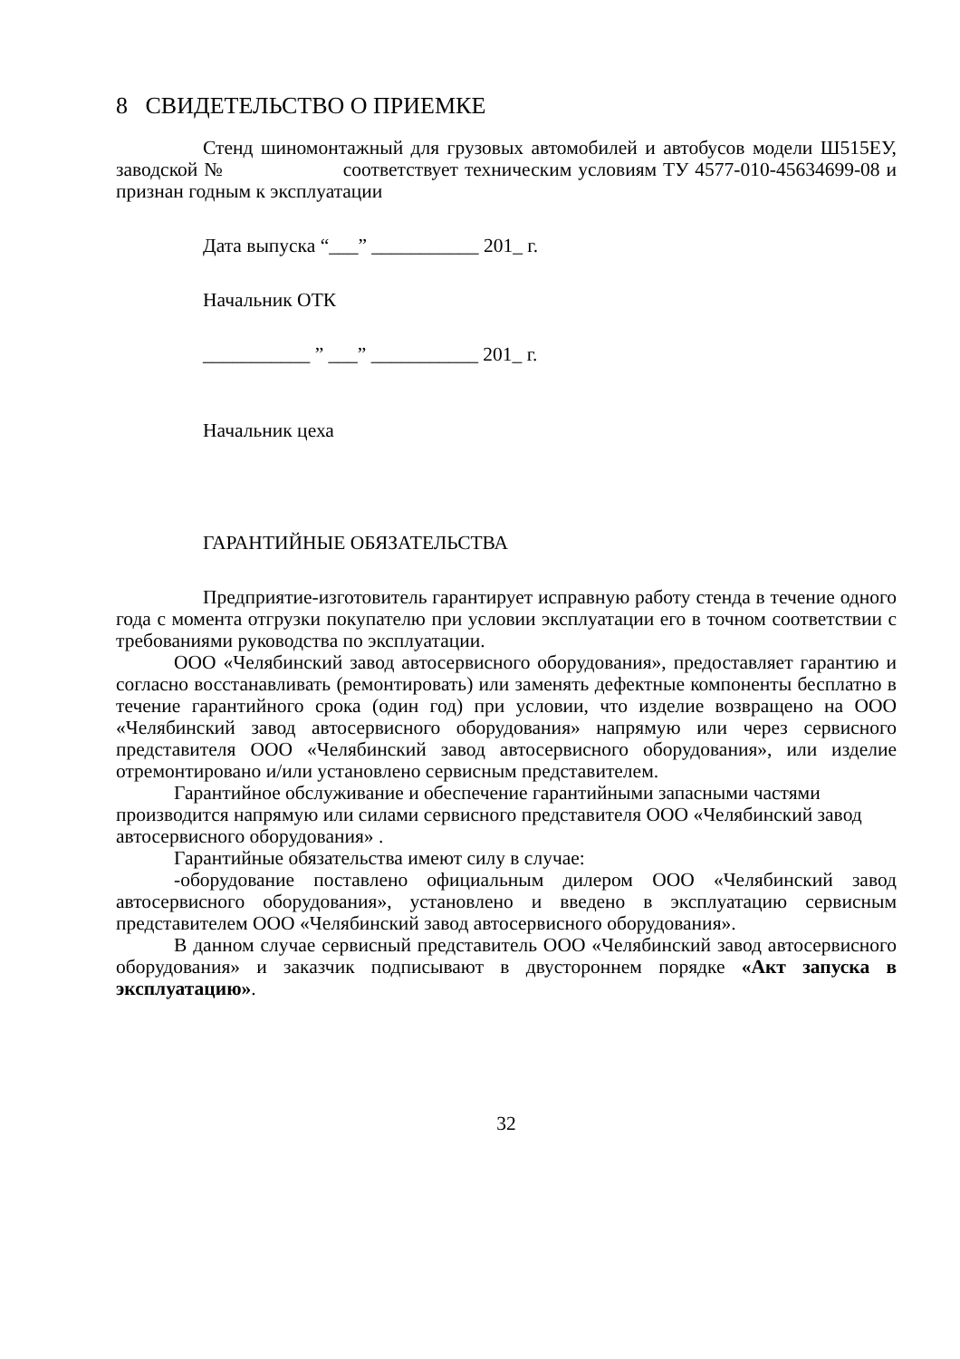8 СВИДЕТЕЛЬСТВО О ПРИЕМКЕ
Стенд шиномонтажный для грузовых автомобилей и автобусов модели Ш515ЕУ, заводской № соответствует техническим условиям ТУ 4577-010-45634699-08 и признан годным к эксплуатации
Дата выпуска “___” ___________ 201_ г.
Начальник ОТК
___________ ” ___” ___________ 201_ г.
Начальник цеха
ГАРАНТИЙНЫЕ ОБЯЗАТЕЛЬСТВА
Предприятие-изготовитель гарантирует исправную работу стенда в течение одного года с момента отгрузки покупателю при условии эксплуатации его в точном соответствии с требованиями руководства по эксплуатации.
ООО «Челябинский завод автосервисного оборудования», предоставляет гарантию и согласно восстанавливать (ремонтировать) или заменять дефектные компоненты бесплатно в течение гарантийного срока (один год) при условии, что изделие возвращено на ООО «Челябинский завод автосервисного оборудования» напрямую или через сервисного представителя ООО «Челябинский завод автосервисного оборудования», или изделие отремонтировано и/или установлено сервисным представителем.
Гарантийное обслуживание и обеспечение гарантийными запасными частями производится напрямую или силами сервисного представителя ООО «Челябинский завод автосервисного оборудования» .
Гарантийные обязательства имеют силу в случае:
-оборудование поставлено официальным дилером ООО «Челябинский завод автосервисного оборудования», установлено и введено в эксплуатацию сервисным представителем ООО «Челябинский завод автосервисного оборудования».
В данном случае сервисный представитель ООО «Челябинский завод автосервисного оборудования» и заказчик подписывают в двустороннем порядке «Акт запуска в эксплуатацию».
32